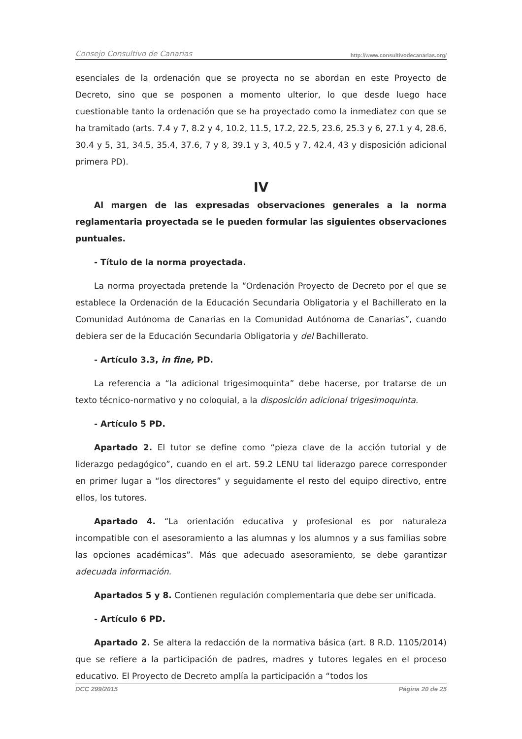Consejo Consultivo de Canarias http://www.consultivodecanarias.org/
esenciales de la ordenación que se proyecta no se abordan en este Proyecto de Decreto, sino que se posponen a momento ulterior, lo que desde luego hace cuestionable tanto la ordenación que se ha proyectado como la inmediatez con que se ha tramitado (arts. 7.4 y 7, 8.2 y 4, 10.2, 11.5, 17.2, 22.5, 23.6, 25.3 y 6, 27.1 y 4, 28.6, 30.4 y 5, 31, 34.5, 35.4, 37.6, 7 y 8, 39.1 y 3, 40.5 y 7, 42.4, 43 y disposición adicional primera PD).
IV
Al margen de las expresadas observaciones generales a la norma reglamentaria proyectada se le pueden formular las siguientes observaciones puntuales.
- Título de la norma proyectada.
La norma proyectada pretende la “Ordenación Proyecto de Decreto por el que se establece la Ordenación de la Educación Secundaria Obligatoria y el Bachillerato en la Comunidad Autónoma de Canarias en la Comunidad Autónoma de Canarias”, cuando debiera ser de la Educación Secundaria Obligatoria y del Bachillerato.
- Artículo 3.3, in fine, PD.
La referencia a “la adicional trigesimoquinta” debe hacerse, por tratarse de un texto técnico-normativo y no coloquial, a la disposición adicional trigesimoquinta.
- Artículo 5 PD.
Apartado 2. El tutor se define como “pieza clave de la acción tutorial y de liderazgo pedagógico”, cuando en el art. 59.2 LENU tal liderazgo parece corresponder en primer lugar a “los directores” y seguidamente el resto del equipo directivo, entre ellos, los tutores.
Apartado 4. “La orientación educativa y profesional es por naturaleza incompatible con el asesoramiento a las alumnas y los alumnos y a sus familias sobre las opciones académicas”. Más que adecuado asesoramiento, se debe garantizar adecuada información.
Apartados 5 y 8. Contienen regulación complementaria que debe ser unificada.
- Artículo 6 PD.
Apartado 2. Se altera la redacción de la normativa básica (art. 8 R.D. 1105/2014) que se refiere a la participación de padres, madres y tutores legales en el proceso educativo. El Proyecto de Decreto amplía la participación a “todos los
DCC 299/2015 Página 20 de 25